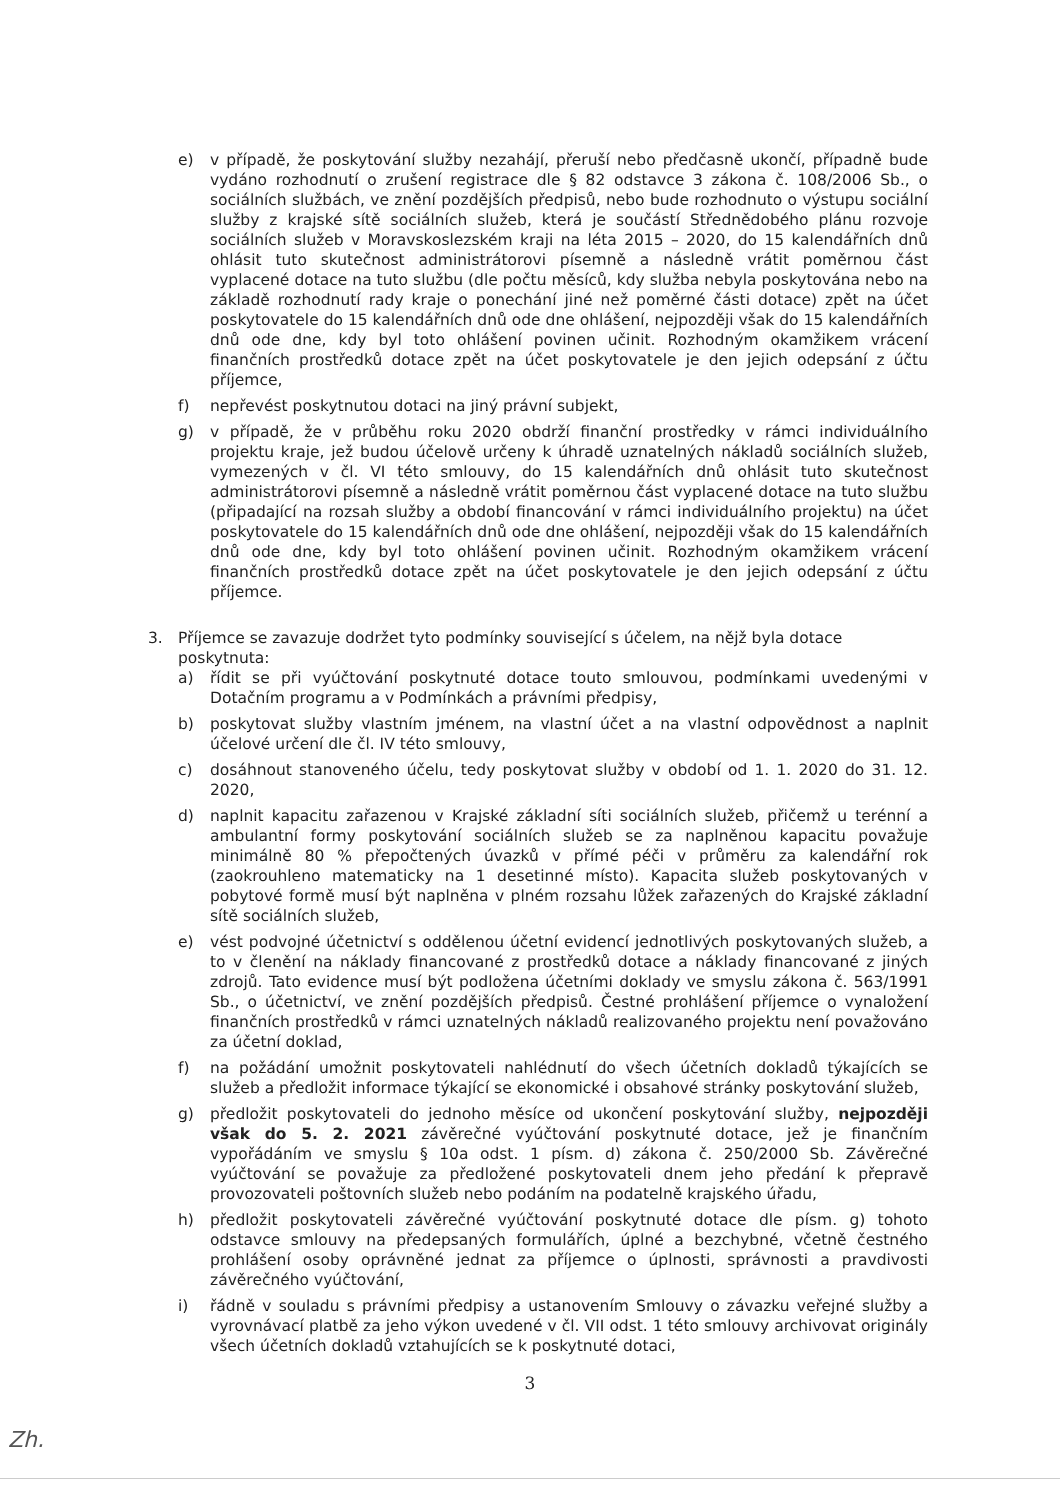e) v případě, že poskytování služby nezahájí, přeruší nebo předčasně ukončí, případně bude vydáno rozhodnutí o zrušení registrace dle § 82 odstavce 3 zákona č. 108/2006 Sb., o sociálních službách, ve znění pozdějších předpisů, nebo bude rozhodnuto o výstupu sociální služby z krajské sítě sociálních služeb, která je součástí Střednědobého plánu rozvoje sociálních služeb v Moravskoslezském kraji na léta 2015 – 2020, do 15 kalendářních dnů ohlásit tuto skutečnost administrátorovi písemně a následně vrátit poměrnou část vyplacené dotace na tuto službu (dle počtu měsíců, kdy služba nebyla poskytována nebo na základě rozhodnutí rady kraje o ponechání jiné než poměrné části dotace) zpět na účet poskytovatele do 15 kalendářních dnů ode dne ohlášení, nejpozději však do 15 kalendářních dnů ode dne, kdy byl toto ohlášení povinen učinit. Rozhodným okamžikem vrácení finančních prostředků dotace zpět na účet poskytovatele je den jejich odepsání z účtu příjemce,
f) nepřevést poskytnutou dotaci na jiný právní subjekt,
g) v případě, že v průběhu roku 2020 obdrží finanční prostředky v rámci individuálního projektu kraje, jež budou účelově určeny k úhradě uznatelných nákladů sociálních služeb, vymezených v čl. VI této smlouvy, do 15 kalendářních dnů ohlásit tuto skutečnost administrátorovi písemně a následně vrátit poměrnou část vyplacené dotace na tuto službu (připadající na rozsah služby a období financování v rámci individuálního projektu) na účet poskytovatele do 15 kalendářních dnů ode dne ohlášení, nejpozději však do 15 kalendářních dnů ode dne, kdy byl toto ohlášení povinen učinit. Rozhodným okamžikem vrácení finančních prostředků dotace zpět na účet poskytovatele je den jejich odepsání z účtu příjemce.
3. Příjemce se zavazuje dodržet tyto podmínky související s účelem, na nějž byla dotace poskytnuta:
a) řídit se při vyúčtování poskytnuté dotace touto smlouvou, podmínkami uvedenými v Dotačním programu a v Podmínkách a právními předpisy,
b) poskytovat služby vlastním jménem, na vlastní účet a na vlastní odpovědnost a naplnit účelové určení dle čl. IV této smlouvy,
c) dosáhnout stanoveného účelu, tedy poskytovat služby v období od 1. 1. 2020 do 31. 12. 2020,
d) naplnit kapacitu zařazenou v Krajské základní síti sociálních služeb, přičemž u terénní a ambulantní formy poskytování sociálních služeb se za naplněnou kapacitu považuje minimálně 80 % přepočtených úvazků v přímé péči v průměru za kalendářní rok (zaokrouhleno matematicky na 1 desetinné místo). Kapacita služeb poskytovaných v pobytové formě musí být naplněna v plném rozsahu lůžek zařazených do Krajské základní sítě sociálních služeb,
e) vést podvojné účetnictví s oddělenou účetní evidencí jednotlivých poskytovaných služeb, a to v členění na náklady financované z prostředků dotace a náklady financované z jiných zdrojů. Tato evidence musí být podložena účetními doklady ve smyslu zákona č. 563/1991 Sb., o účetnictví, ve znění pozdějších předpisů. Čestné prohlášení příjemce o vynaložení finančních prostředků v rámci uznatelných nákladů realizovaného projektu není považováno za účetní doklad,
f) na požádání umožnit poskytovateli nahlédnutí do všech účetních dokladů týkajících se služeb a předložit informace týkající se ekonomické i obsahové stránky poskytování služeb,
g) předložit poskytovateli do jednoho měsíce od ukončení poskytování služby, nejpozději však do 5. 2. 2021 závěrečné vyúčtování poskytnuté dotace, jež je finančním vypořádáním ve smyslu § 10a odst. 1 písm. d) zákona č. 250/2000 Sb. Závěrečné vyúčtování se považuje za předložené poskytovateli dnem jeho předání k přepravě provozovateli poštovních služeb nebo podáním na podatelně krajského úřadu,
h) předložit poskytovateli závěrečné vyúčtování poskytnuté dotace dle písm. g) tohoto odstavce smlouvy na předepsaných formulářích, úplné a bezchybné, včetně čestného prohlášení osoby oprávněné jednat za příjemce o úplnosti, správnosti a pravdivosti závěrečného vyúčtování,
i) řádně v souladu s právními předpisy a ustanovením Smlouvy o závazku veřejné služby a vyrovnávací platbě za jeho výkon uvedené v čl. VII odst. 1 této smlouvy archivovat originály všech účetních dokladů vztahujících se k poskytnuté dotaci,
3
Zh.